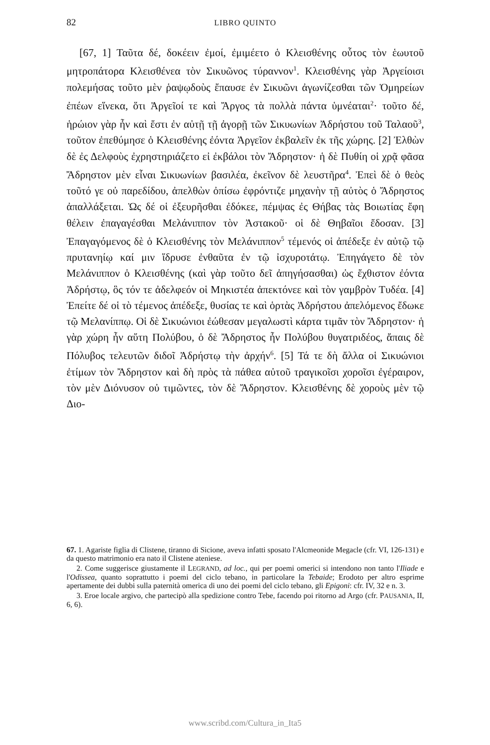82 LIBRO QUINTO
[67, 1] Ταῦτα δέ, δοκέειν ἐμοί, ἐμιμέετο ὁ Κλεισθένης οὗτος τὸν ἑωυτοῦ μητροπάτορα Κλεισθένεα τὸν Σικυῶνος τύραννον<sup>1</sup>. Κλεισθένης γὰρ Ἀργείοισι πολεμήσας τοῦτο μὲν ῥαψῳδοὺς ἔπαυσε ἐν Σικυῶνι ἀγωνίζεσθαι τῶν Ὁμηρείων ἐπέων εἵνεκα, ὅτι Ἀργεῖοί τε καὶ Ἄργος τὰ πολλὰ πάντα ὑμνέαται<sup>2</sup>· τοῦτο δέ, ἡρώιον γὰρ ἦν καὶ ἔστι ἐν αὐτῇ τῇ ἀγορῇ τῶν Σικυωνίων Ἀδρήστου τοῦ Ταλαοῦ<sup>3</sup>, τοῦτον ἐπεθύμησε ὁ Κλεισθένης ἐόντα Ἀργεῖον ἐκβαλεῖν ἐκ τῆς χώρης. [2] Ἐλθὼν δὲ ἐς Δελφοὺς ἐχρηστηριάζετο εἰ ἐκβάλοι τὸν Ἄδρηστον· ἡ δὲ Πυθίη οἱ χρᾷ φᾶσα Ἄδρηστον μὲν εἶναι Σικυωνίων βασιλέα, ἐκεῖνον δὲ λευστῆρα<sup>4</sup>. Ἐπεὶ δὲ ὁ θεὸς τοῦτό γε οὐ παρεδίδου, ἀπελθὼν ὀπίσω ἐφρόντιζε μηχανὴν τῇ αὐτὸς ὁ Ἄδρηστος ἀπαλλάξεται. Ὡς δέ οἱ ἐξευρῆσθαι ἐδόκεε, πέμψας ἐς Θήβας τὰς Βοιωτίας ἔφη θέλειν ἐπαγαγέσθαι Μελάνιππον τὸν Ἀστακοῦ· οἱ δὲ Θηβαῖοι ἔδοσαν. [3] Ἐπαγαγόμενος δὲ ὁ Κλεισθένης τὸν Μελάνιππον<sup>5</sup> τέμενός οἱ ἀπέδεξε ἐν αὐτῷ τῷ πρυτανηίῳ καί μιν ἵδρυσε ἐνθαῦτα ἐν τῷ ἰσχυροτάτῳ. Ἐπηγάγετο δὲ τὸν Μελάνιππον ὁ Κλεισθένης (καὶ γὰρ τοῦτο δεῖ ἀπηγήσασθαι) ὡς ἔχθιστον ἐόντα Ἀδρήστῳ, ὃς τόν τε ἀδελφεόν οἱ Μηκιστέα ἀπεκτόνεε καὶ τὸν γαμβρὸν Τυδέα. [4] Ἐπείτε δέ οἱ τὸ τέμενος ἀπέδεξε, θυσίας τε καὶ ὁρτὰς Ἀδρήστου ἀπελόμενος ἔδωκε τῷ Μελανίππῳ. Οἱ δὲ Σικυώνιοι ἐώθεσαν μεγαλωστὶ κάρτα τιμᾶν τὸν Ἄδρηστον· ἡ γὰρ χώρη ἦν αὕτη Πολύβου, ὁ δὲ Ἄδρηστος ἦν Πολύβου θυγατριδέος, ἄπαις δὲ Πόλυβος τελευτῶν διδοῖ Ἀδρήστῳ τὴν ἀρχήν<sup>6</sup>. [5] Τά τε δὴ ἄλλα οἱ Σικυώνιοι ἐτίμων τὸν Ἄδρηστον καὶ δὴ πρὸς τὰ πάθεα αὐτοῦ τραγικοῖσι χοροῖσι ἐγέραιρον, τὸν μὲν Διόνυσον οὐ τιμῶντες, τὸν δὲ Ἄδρηστον. Κλεισθένης δὲ χοροὺς μὲν τῷ Διο-
67. 1. Agariste figlia di Clistene, tiranno di Sicione, aveva infatti sposato l'Alcmeonide Megacle (cfr. VI, 126-131) e da questo matrimonio era nato il Clistene ateniese.
2. Come suggerisce giustamente il LEGRAND, ad loc., qui per poemi omerici si intendono non tanto l'Iliade e l'Odissea, quanto soprattutto i poemi del ciclo tebano, in particolare la Tebaide; Erodoto per altro esprime apertamente dei dubbi sulla paternità omerica di uno dei poemi del ciclo tebano, gli Epigoni: cfr. IV, 32 e n. 3.
3. Eroe locale argivo, che partecipò alla spedizione contro Tebe, facendo poi ritorno ad Argo (cfr. PAUSANIA, II, 6, 6).
www.scribd.com/Cultura_in_Ita5